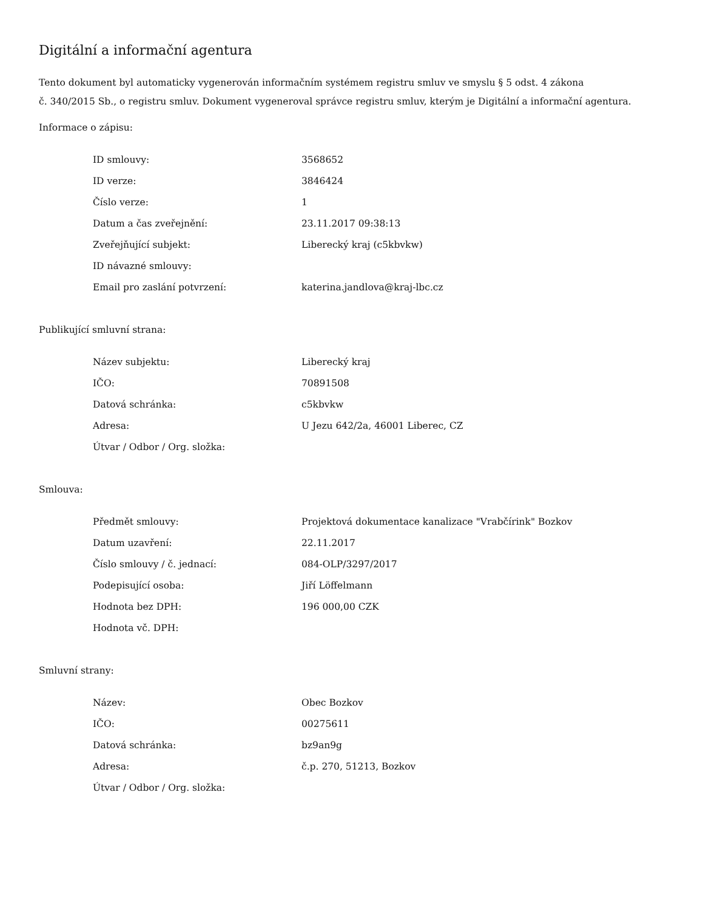Digitální a informační agentura
Tento dokument byl automaticky vygenerován informačním systémem registru smluv ve smyslu § 5 odst. 4 zákona
č. 340/2015 Sb., o registru smluv. Dokument vygeneroval správce registru smluv, kterým je Digitální a informační agentura.
Informace o zápisu:
| ID smlouvy: | 3568652 |
| ID verze: | 3846424 |
| Číslo verze: | 1 |
| Datum a čas zveřejnění: | 23.11.2017 09:38:13 |
| Zveřejňující subjekt: | Liberecký kraj (c5kbvkw) |
| ID návazné smlouvy: | |
| Email pro zaslání potvrzení: | katerina.jandlova@kraj-lbc.cz |
Publikující smluvní strana:
| Název subjektu: | Liberecký kraj |
| IČO: | 70891508 |
| Datová schránka: | c5kbvkw |
| Adresa: | U Jezu 642/2a, 46001 Liberec, CZ |
| Útvar / Odbor / Org. složka: | |
Smlouva:
| Předmět smlouvy: | Projektová dokumentace kanalizace "Vrabčírink" Bozkov |
| Datum uzavření: | 22.11.2017 |
| Číslo smlouvy / č. jednací: | 084-OLP/3297/2017 |
| Podepisující osoba: | Jiří Löffelmann |
| Hodnota bez DPH: | 196 000,00 CZK |
| Hodnota vč. DPH: | |
Smluvní strany:
| Název: | Obec Bozkov |
| IČO: | 00275611 |
| Datová schránka: | bz9an9g |
| Adresa: | č.p. 270, 51213, Bozkov |
| Útvar / Odbor / Org. složka: | |